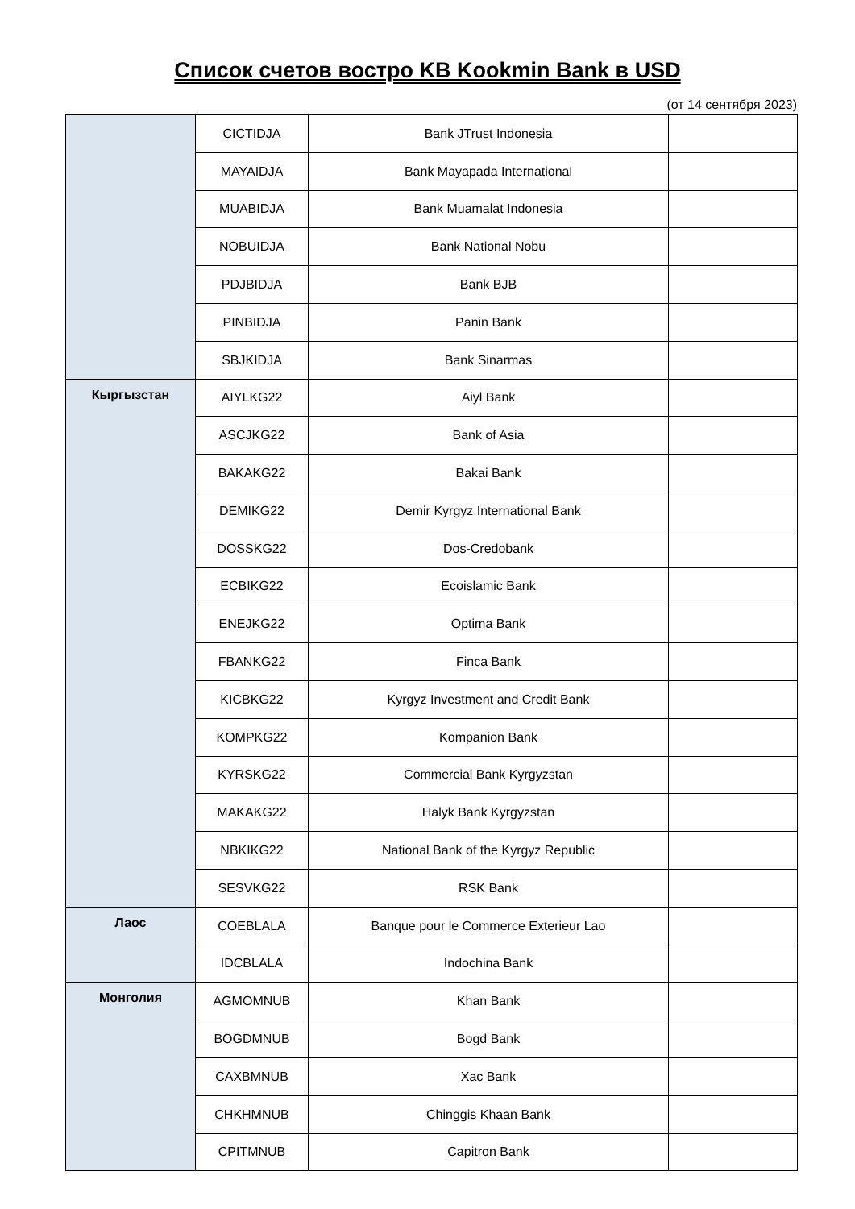Список счетов востро KB Kookmin Bank в USD
(от 14 сентября 2023)
| | CICTIDJA | Bank JTrust Indonesia | |
| | MAYAIDJA | Bank Mayapada International | |
| | MUABIDJA | Bank Muamalat Indonesia | |
| | NOBUIDJA | Bank National Nobu | |
| | PDJBIDJA | Bank BJB | |
| | PINBIDJA | Panin Bank | |
| | SBJKIDJA | Bank Sinarmas | |
| Кыргызстан | AIYLKG22 | Aiyl Bank | |
| | ASCJKG22 | Bank of Asia | |
| | BAKAKG22 | Bakai Bank | |
| | DEMIKG22 | Demir Kyrgyz International Bank | |
| | DOSSKG22 | Dos-Credobank | |
| | ECBIKG22 | Ecoislamic Bank | |
| | ENEJKG22 | Optima Bank | |
| | FBANKG22 | Finca Bank | |
| | KICBKG22 | Kyrgyz Investment and Credit Bank | |
| | KOMPKG22 | Kompanion Bank | |
| | KYRSKG22 | Commercial Bank Kyrgyzstan | |
| | MAKAKG22 | Halyk Bank Kyrgyzstan | |
| | NBKIKG22 | National Bank of the Kyrgyz Republic | |
| | SESVKG22 | RSK Bank | |
| Лаос | COEBLALA | Banque pour le Commerce Exterieur Lao | |
| | IDCBLALA | Indochina Bank | |
| Монголия | AGMOMNUB | Khan Bank | |
| | BOGDMNUB | Bogd Bank | |
| | CAXBMNUB | Xac Bank | |
| | CHKHMNUB | Chinggis Khaan Bank | |
| | CPITMNUB | Capitron Bank | |